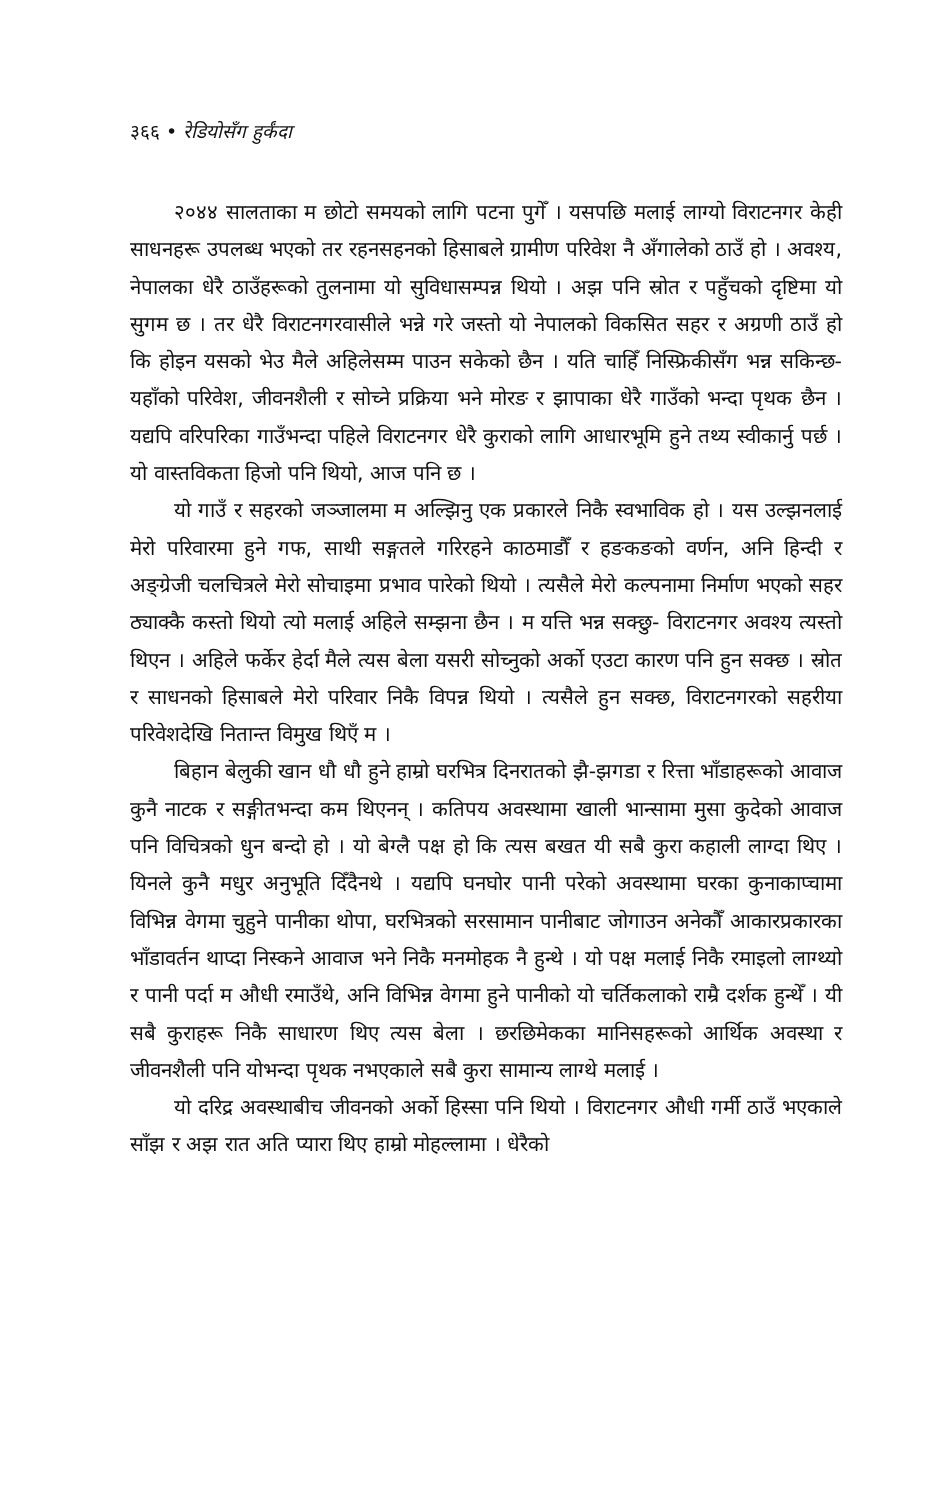३६६ • रेडियोसँग हुर्कंदा
२०४४ सालताका म छोटो समयको लागि पटना पुगेँ । यसपछि मलाई लाग्यो विराटनगर केही साधनहरू उपलब्ध भएको तर रहनसहनको हिसाबले ग्रामीण परिवेश नै अँगालेको ठाउँ हो । अवश्य, नेपालका धेरै ठाउँहरूको तुलनामा यो सुविधासम्पन्न थियो । अझ पनि स्रोत र पहुँचको दृष्टिमा यो सुगम छ । तर धेरै विराटनगरवासीले भन्ने गरे जस्तो यो नेपालको विकसित सहर र अग्रणी ठाउँ हो कि होइन यसको भेउ मैले अहिलेसम्म पाउन सकेको छैन । यति चाहिँ निस्फ्रिकीसँग भन्न सकिन्छ- यहाँको परिवेश, जीवनशैली र सोच्ने प्रक्रिया भने मोरङ र झापाका धेरै गाउँको भन्दा पृथक छैन । यद्यपि वरिपरिका गाउँभन्दा पहिले विराटनगर धेरै कुराको लागि आधारभूमि हुने तथ्य स्वीकार्नु पर्छ । यो वास्तविकता हिजो पनि थियो, आज पनि छ ।
यो गाउँ र सहरको जञ्जालमा म अल्झिनु एक प्रकारले निकै स्वभाविक हो । यस उल्झनलाई मेरो परिवारमा हुने गफ, साथी सङ्गतले गरिरहने काठमाडौँ र हङकङको वर्णन, अनि हिन्दी र अङ्ग्रेजी चलचित्रले मेरो सोचाइमा प्रभाव पारेको थियो । त्यसैले मेरो कल्पनामा निर्माण भएको सहर ठ्याक्कै कस्तो थियो त्यो मलाई अहिले सम्झना छैन । म यत्ति भन्न सक्छु- विराटनगर अवश्य त्यस्तो थिएन । अहिले फर्केर हेर्दा मैले त्यस बेला यसरी सोच्नुको अर्को एउटा कारण पनि हुन सक्छ । स्रोत र साधनको हिसाबले मेरो परिवार निकै विपन्न थियो । त्यसैले हुन सक्छ, विराटनगरको सहरीया परिवेशदेखि नितान्त विमुख थिएँ म ।
बिहान बेलुकी खान धौ धौ हुने हाम्रो घरभित्र दिनरातको झै-झगडा र रित्ता भाँडाहरूको आवाज कुनै नाटक र सङ्गीतभन्दा कम थिएनन् । कतिपय अवस्थामा खाली भान्सामा मुसा कुदेको आवाज पनि विचित्रको धुन बन्दो हो । यो बेग्लै पक्ष हो कि त्यस बखत यी सबै कुरा कहाली लाग्दा थिए । यिनले कुनै मधुर अनुभूति दिँदैनथे । यद्यपि घनघोर पानी परेको अवस्थामा घरका कुनाकाप्चामा विभिन्न वेगमा चुहुने पानीका थोपा, घरभित्रको सरसामान पानीबाट जोगाउन अनेकौँ आकारप्रकारका भाँडावर्तन थाप्दा निस्कने आवाज भने निकै मनमोहक नै हुन्थे । यो पक्ष मलाई निकै रमाइलो लाग्थ्यो र पानी पर्दा म औधी रमाउँथे, अनि विभिन्न वेगमा हुने पानीको यो चर्तिकलाको राम्रै दर्शक हुन्थेँ । यी सबै कुराहरू निकै साधारण थिए त्यस बेला । छरछिमेकका मानिसहरूको आर्थिक अवस्था र जीवनशैली पनि योभन्दा पृथक नभएकाले सबै कुरा सामान्य लाग्थे मलाई ।
यो दरिद्र अवस्थाबीच जीवनको अर्को हिस्सा पनि थियो । विराटनगर औधी गर्मी ठाउँ भएकाले साँझ र अझ रात अति प्यारा थिए हाम्रो मोहल्लामा । धेरैको